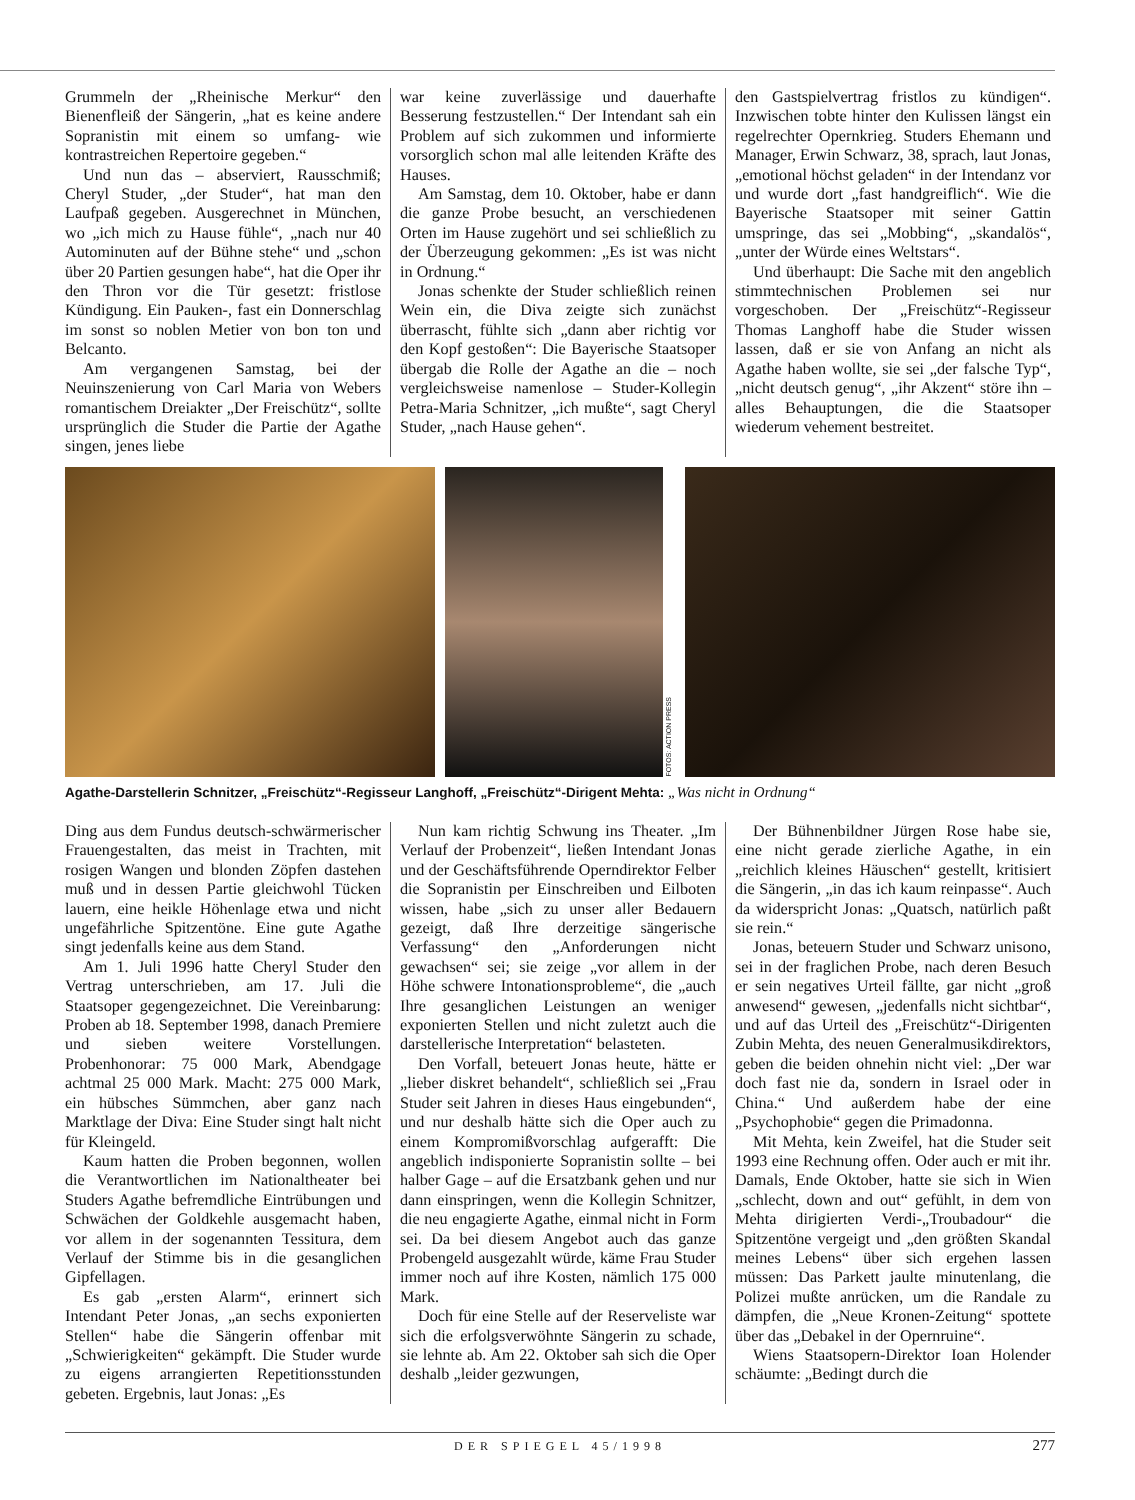Grummeln der „Rheinische Merkur“ den Bienenfleiß der Sängerin, „hat es keine andere Sopranistin mit einem so umfang- wie kontrastreichen Repertoire gegeben.“
Und nun das – abserviert, Rausschmiß; Cheryl Studer, „der Studer“, hat man den Laufpaß gegeben. Ausgerechnet in München, wo „ich mich zu Hause fühle“, „nach nur 40 Autominuten auf der Bühne stehe“ und „schon über 20 Partien gesungen habe“, hat die Oper ihr den Thron vor die Tür gesetzt: fristlose Kündigung. Ein Pauken-, fast ein Donnerschlag im sonst so noblen Metier von bon ton und Belcanto.
Am vergangenen Samstag, bei der Neuinszenierung von Carl Maria von Webers romantischem Dreiakter „Der Freischütz“, sollte ursprünglich die Studer die Partie der Agathe singen, jenes liebe
war keine zuverlässige und dauerhafte Besserung festzustellen.“ Der Intendant sah ein Problem auf sich zukommen und informierte vorsorglich schon mal alle leitenden Kräfte des Hauses.
Am Samstag, dem 10. Oktober, habe er dann die ganze Probe besucht, an verschiedenen Orten im Hause zugehört und sei schließlich zu der Überzeugung gekommen: „Es ist was nicht in Ordnung.“
Jonas schenkte der Studer schließlich reinen Wein ein, die Diva zeigte sich zunächst überrascht, fühlte sich „dann aber richtig vor den Kopf gestoßen“: Die Bayerische Staatsoper übergab die Rolle der Agathe an die – noch vergleichsweise namenlose – Studer-Kollegin Petra-Maria Schnitzer, „ich mußte“, sagt Cheryl Studer, „nach Hause gehen“.
den Gastspielvertrag fristlos zu kündigen“. Inzwischen tobte hinter den Kulissen längst ein regelrechter Opernkrieg. Studers Ehemann und Manager, Erwin Schwarz, 38, sprach, laut Jonas, „emotional höchst geladen“ in der Intendanz vor und wurde dort „fast handgreiflich“. Wie die Bayerische Staatsoper mit seiner Gattin umspringe, das sei „Mobbing“, „skandalös“, „unter der Würde eines Weltstars“.
Und überhaupt: Die Sache mit den angeblich stimmtechnischen Problemen sei nur vorgeschoben. Der „Freischütz“-Regisseur Thomas Langhoff habe die Studer wissen lassen, daß er sie von Anfang an nicht als Agathe haben wollte, sie sei „der falsche Typ“, „nicht deutsch genug“, „ihr Akzent“ störe ihn – alles Behauptungen, die die Staatsoper wiederum vehement bestreitet.
FOTOS: ACTION PRESS
Agathe-Darstellerin Schnitzer, „Freischütz“-Regisseur Langhoff, „Freischütz“-Dirigent Mehta: „Was nicht in Ordnung“
Ding aus dem Fundus deutsch-schwärmerischer Frauengestalten, das meist in Trachten, mit rosigen Wangen und blonden Zöpfen dastehen muß und in dessen Partie gleichwohl Tücken lauern, eine heikle Höhenlage etwa und nicht ungefährliche Spitzentöne. Eine gute Agathe singt jedenfalls keine aus dem Stand.
Am 1. Juli 1996 hatte Cheryl Studer den Vertrag unterschrieben, am 17. Juli die Staatsoper gegengezeichnet. Die Vereinbarung: Proben ab 18. September 1998, danach Premiere und sieben weitere Vorstellungen. Probenhonorar: 75 000 Mark, Abendgage achtmal 25 000 Mark. Macht: 275 000 Mark, ein hübsches Sümmchen, aber ganz nach Marktlage der Diva: Eine Studer singt halt nicht für Kleingeld.
Kaum hatten die Proben begonnen, wollen die Verantwortlichen im Nationaltheater bei Studers Agathe befremdliche Eintrübungen und Schwächen der Goldkehle ausgemacht haben, vor allem in der sogenannten Tessitura, dem Verlauf der Stimme bis in die gesanglichen Gipfellagen.
Es gab „ersten Alarm“, erinnert sich Intendant Peter Jonas, „an sechs exponierten Stellen“ habe die Sängerin offenbar mit „Schwierigkeiten“ gekämpft. Die Studer wurde zu eigens arrangierten Repetitionsstunden gebeten. Ergebnis, laut Jonas: „Es
Nun kam richtig Schwung ins Theater. „Im Verlauf der Probenzeit“, ließen Intendant Jonas und der Geschäftsführende Operndirektor Felber die Sopranistin per Einschreiben und Eilboten wissen, habe „sich zu unser aller Bedauern gezeigt, daß Ihre derzeitige sängerische Verfassung“ den „Anforderungen nicht gewachsen“ sei; sie zeige „vor allem in der Höhe schwere Intonationsprobleme“, die „auch Ihre gesanglichen Leistungen an weniger exponierten Stellen und nicht zuletzt auch die darstellerische Interpretation“ belasteten.
Den Vorfall, beteuert Jonas heute, hätte er „lieber diskret behandelt“, schließlich sei „Frau Studer seit Jahren in dieses Haus eingebunden“, und nur deshalb hätte sich die Oper auch zu einem Kompromißvorschlag aufgerafft: Die angeblich indisponierte Sopranistin sollte – bei halber Gage – auf die Ersatzbank gehen und nur dann einspringen, wenn die Kollegin Schnitzer, die neu engagierte Agathe, einmal nicht in Form sei. Da bei diesem Angebot auch das ganze Probengeld ausgezahlt würde, käme Frau Studer immer noch auf ihre Kosten, nämlich 175 000 Mark.
Doch für eine Stelle auf der Reserveliste war sich die erfolgsverwöhnte Sängerin zu schade, sie lehnte ab. Am 22. Oktober sah sich die Oper deshalb „leider gezwungen,
Der Bühnenbildner Jürgen Rose habe sie, eine nicht gerade zierliche Agathe, in ein „reichlich kleines Häuschen“ gestellt, kritisiert die Sängerin, „in das ich kaum reinpasse“. Auch da widerspricht Jonas: „Quatsch, natürlich paßt sie rein.“
Jonas, beteuern Studer und Schwarz unisono, sei in der fraglichen Probe, nach deren Besuch er sein negatives Urteil fällte, gar nicht „groß anwesend“ gewesen, „jedenfalls nicht sichtbar“, und auf das Urteil des „Freischütz“-Dirigenten Zubin Mehta, des neuen Generalmusikdirektors, geben die beiden ohnehin nicht viel: „Der war doch fast nie da, sondern in Israel oder in China.“ Und außerdem habe der eine „Psychophobie“ gegen die Primadonna.
Mit Mehta, kein Zweifel, hat die Studer seit 1993 eine Rechnung offen. Oder auch er mit ihr. Damals, Ende Oktober, hatte sie sich in Wien „schlecht, down and out“ gefühlt, in dem von Mehta dirigierten Verdi-„Troubadour“ die Spitzentöne vergeigt und „den größten Skandal meines Lebens“ über sich ergehen lassen müssen: Das Parkett jaulte minutenlang, die Polizei mußte anrücken, um die Randale zu dämpfen, die „Neue Kronen-Zeitung“ spottete über das „Debakel in der Opernruine“.
Wiens Staatsopern-Direktor Ioan Holender schäumte: „Bedingt durch die
DER SPIEGEL 45/1998 277